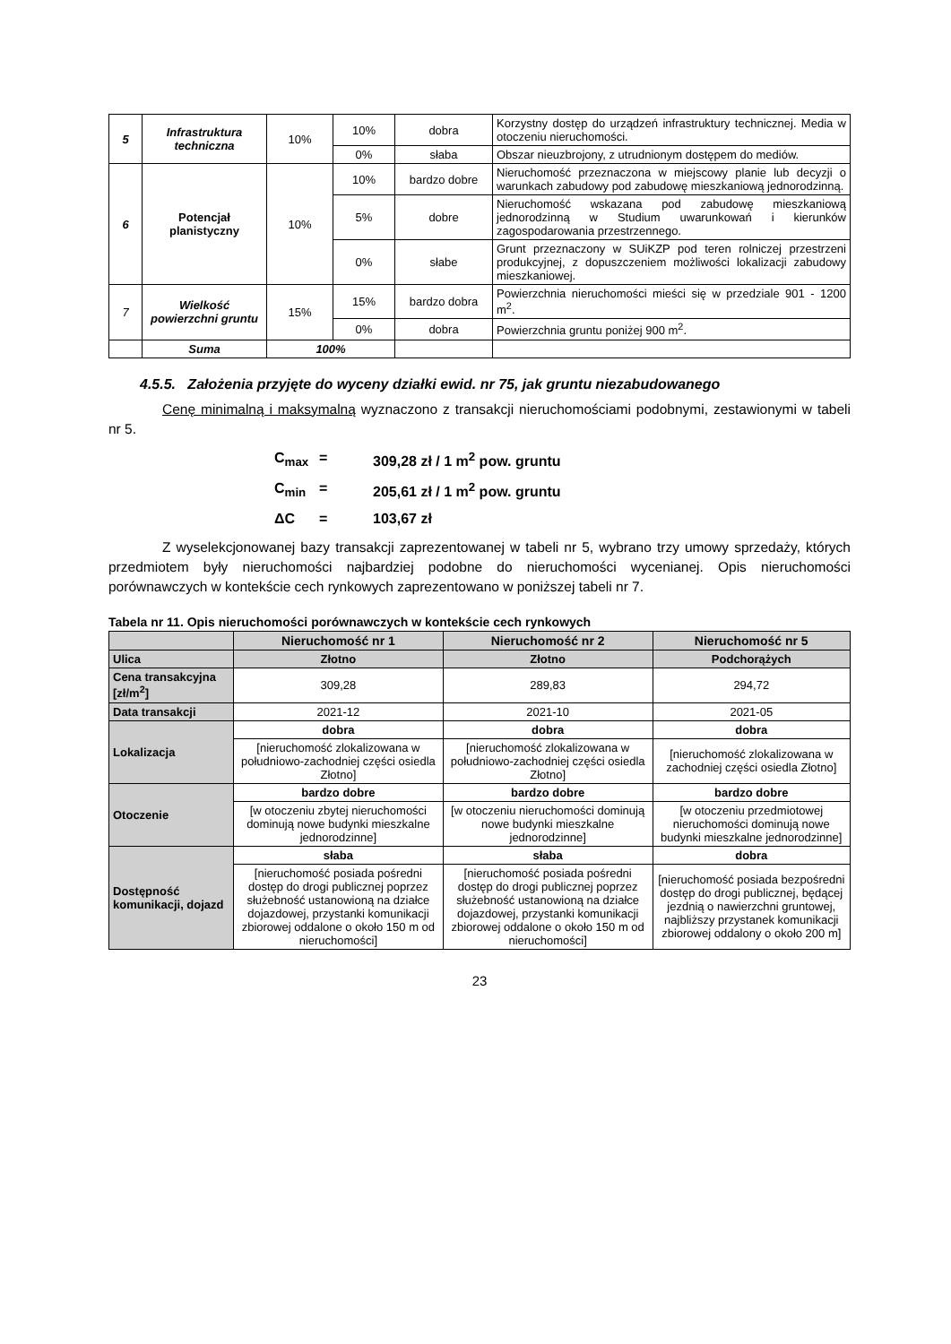| 5 | Infrastruktura techniczna | 10% | 10% | dobra | Korzystny dostęp do urządzeń infrastruktury technicznej. Media w otoczeniu nieruchomości. |
| | | | 0% | słaba | Obszar nieuzbrojony, z utrudnionym dostępem do mediów. |
| 6 | Potencjał planistyczny | 10% | 10% | bardzo dobre | Nieruchomość przeznaczona w miejscowy planie lub decyzji o warunkach zabudowy pod zabudowę mieszkaniową jednorodzinną. |
| | | | 5% | dobre | Nieruchomość wskazana pod zabudowę mieszkaniową jednorodzinną w Studium uwarunkowań i kierunków zagospodarowania przestrzennego. |
| | | | 0% | słabe | Grunt przeznaczony w SUiKZP pod teren rolniczej przestrzeni produkcyjnej, z dopuszczeniem możliwości lokalizacji zabudowy mieszkaniowej. |
| 7 | Wielkość powierzchni gruntu | 15% | 15% | bardzo dobra | Powierzchnia nieruchomości mieści się w przedziale 901 - 1200 m<sup>2</sup>. |
| | | | 0% | dobra | Powierzchnia gruntu poniżej 900 m<sup>2</sup>. |
| | Suma | 100% | | | |
4.5.5. Założenia przyjęte do wyceny działki ewid. nr 75, jak gruntu niezabudowanego
Cenę minimalną i maksymalną wyznaczono z transakcji nieruchomościami podobnymi, zestawionymi w tabeli nr 5.
C<sub>max</sub> = 309,28 zł / 1 m<sup>2</sup> pow. gruntu
C<sub>min</sub> = 205,61 zł / 1 m<sup>2</sup> pow. gruntu
ΔC = 103,67 zł
Z wyselekcjonowanej bazy transakcji zaprezentowanej w tabeli nr 5, wybrano trzy umowy sprzedaży, których przedmiotem były nieruchomości najbardziej podobne do nieruchomości wycenianej. Opis nieruchomości porównawczych w kontekście cech rynkowych zaprezentowano w poniższej tabeli nr 7.
Tabela nr 11. Opis nieruchomości porównawczych w kontekście cech rynkowych
| | Nieruchomość nr 1 | Nieruchomość nr 2 | Nieruchomość nr 5 |
| --- | --- | --- | --- |
| Ulica | Złotno | Złotno | Podchorążych |
| Cena transakcyjna [zł/m<sup>2</sup>] | 309,28 | 289,83 | 294,72 |
| Data transakcji | 2021-12 | 2021-10 | 2021-05 |
| Lokalizacja | dobra | dobra | dobra |
| | [nieruchomość zlokalizowana w południowo-zachodniej części osiedla Złotno] | [nieruchomość zlokalizowana w południowo-zachodniej części osiedla Złotno] | [nieruchomość zlokalizowana w zachodniej części osiedla Złotno] |
| Otoczenie | bardzo dobre | bardzo dobre | bardzo dobre |
| | [w otoczeniu zbytej nieruchomości dominują nowe budynki mieszkalne jednorodzinne] | [w otoczeniu nieruchomości dominują nowe budynki mieszkalne jednorodzinne] | [w otoczeniu przedmiotowej nieruchomości dominują nowe budynki mieszkalne jednorodzinne] |
| Dostępność komunikacji, dojazd | słaba | słaba | dobra |
| | [nieruchomość posiada pośredni dostęp do drogi publicznej poprzez służebność ustanowioną na działce dojazdowej, przystanki komunikacji zbiorowej oddalone o około 150 m od nieruchomości] | [nieruchomość posiada pośredni dostęp do drogi publicznej poprzez służebność ustanowioną na działce dojazdowej, przystanki komunikacji zbiorowej oddalone o około 150 m od nieruchomości] | [nieruchomość posiada bezpośredni dostęp do drogi publicznej, będącej jezdnią o nawierzchni gruntowej, najbliższy przystanek komunikacji zbiorowej oddalony o około 200 m] |
23